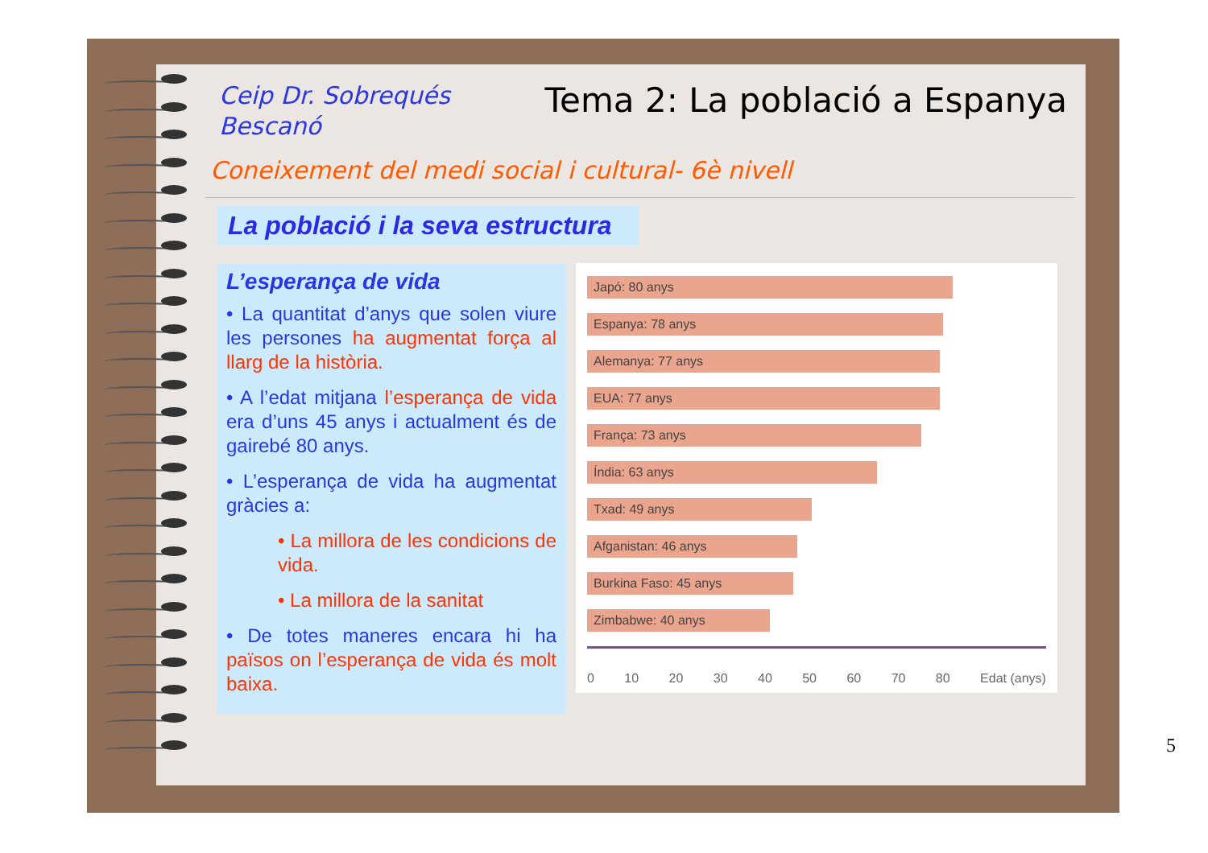Ceip Dr. Sobrequés
Bescanó
Tema 2: La població a Espanya
Coneixement del medi social i cultural- 6è nivell
La població i la seva estructura
L’esperança de vida
• La quantitat d’anys que solen viure les persones ha augmentat força al llarg de la història.
• A l’edat mitjana l’esperança de vida era d’uns 45 anys i actualment és de gairebé 80 anys.
• L’esperança de vida ha augmentat gràcies a:
• La millora de les condicions de vida.
• La millora de la sanitat
• De totes maneres encara hi ha països on l’esperança de vida és molt baixa.
Japó: 80 anys
Espanya: 78 anys
Alemanya: 77 anys
EUA: 77 anys
França: 73 anys
Índia: 63 anys
Txad: 49 anys
Afganistan: 46 anys
Burkina Faso: 45 anys
Zimbabwe: 40 anys
0 10 20 30 40 50 60 70 80 Edat (anys)
5